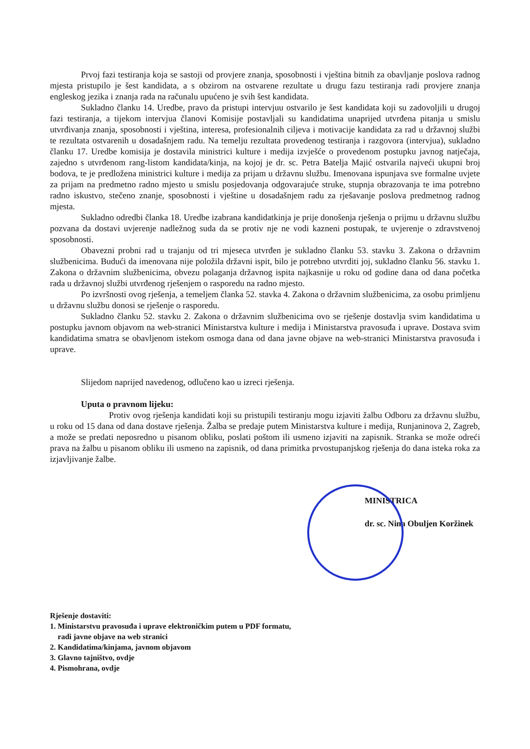Prvoj fazi testiranja koja se sastoji od provjere znanja, sposobnosti i vještina bitnih za obavljanje poslova radnog mjesta pristupilo je šest kandidata, a s obzirom na ostvarene rezultate u drugu fazu testiranja radi provjere znanja engleskog jezika i znanja rada na računalu upućeno je svih šest kandidata.
Sukladno članku 14. Uredbe, pravo da pristupi intervjuu ostvarilo je šest kandidata koji su zadovoljili u drugoj fazi testiranja, a tijekom intervjua članovi Komisije postavljali su kandidatima unaprijed utvrđena pitanja u smislu utvrđivanja znanja, sposobnosti i vještina, interesa, profesionalnih ciljeva i motivacije kandidata za rad u državnoj službi te rezultata ostvarenih u dosadašnjem radu. Na temelju rezultata provedenog testiranja i razgovora (intervjua), sukladno članku 17. Uredbe komisija je dostavila ministrici kulture i medija izvješće o provedenom postupku javnog natječaja, zajedno s utvrđenom rang-listom kandidata/kinja, na kojoj je dr. sc. Petra Batelja Majić ostvarila najveći ukupni broj bodova, te je predložena ministrici kulture i medija za prijam u državnu službu. Imenovana ispunjava sve formalne uvjete za prijam na predmetno radno mjesto u smislu posjedovanja odgovarajuće struke, stupnja obrazovanja te ima potrebno radno iskustvo, stečeno znanje, sposobnosti i vještine u dosadašnjem radu za rješavanje poslova predmetnog radnog mjesta.
Sukladno odredbi članka 18. Uredbe izabrana kandidatkinja je prije donošenja rješenja o prijmu u državnu službu pozvana da dostavi uvjerenje nadležnog suda da se protiv nje ne vodi kazneni postupak, te uvjerenje o zdravstvenoj sposobnosti.
Obavezni probni rad u trajanju od tri mjeseca utvrđen je sukladno članku 53. stavku 3. Zakona o državnim službenicima. Budući da imenovana nije položila državni ispit, bilo je potrebno utvrditi joj, sukladno članku 56. stavku 1. Zakona o državnim službenicima, obvezu polaganja državnog ispita najkasnije u roku od godine dana od dana početka rada u državnoj službi utvrđenog rješenjem o rasporedu na radno mjesto.
Po izvršnosti ovog rješenja, a temeljem članka 52. stavka 4. Zakona o državnim službenicima, za osobu primljenu u državnu službu donosi se rješenje o rasporedu.
Sukladno članku 52. stavku 2. Zakona o državnim službenicima ovo se rješenje dostavlja svim kandidatima u postupku javnom objavom na web-stranici Ministarstva kulture i medija i Ministarstva pravosuđa i uprave. Dostava svim kandidatima smatra se obavljenom istekom osmoga dana od dana javne objave na web-stranici Ministarstva pravosuđa i uprave.
Slijedom naprijed navedenog, odlučeno kao u izreci rješenja.
Uputa o pravnom lijeku:
Protiv ovog rješenja kandidati koji su pristupili testiranju mogu izjaviti žalbu Odboru za državnu službu, u roku od 15 dana od dana dostave rješenja. Žalba se predaje putem Ministarstva kulture i medija, Runjaninova 2, Zagreb, a može se predati neposredno u pisanom obliku, poslati poštom ili usmeno izjaviti na zapisnik. Stranka se može odreći prava na žalbu u pisanom obliku ili usmeno na zapisnik, od dana primitka prvostupanjskog rješenja do dana isteka roka za izjavljivanje žalbe.
MINISTRICA
dr. sc. Nina Obuljen Koržinek
Rješenje dostaviti:
1. Ministarstvu pravosuđa i uprave elektroničkim putem u PDF formatu,
radi javne objave na web stranici
2. Kandidatima/kinjama, javnom objavom
3. Glavno tajništvo, ovdje
4. Pismohrana, ovdje